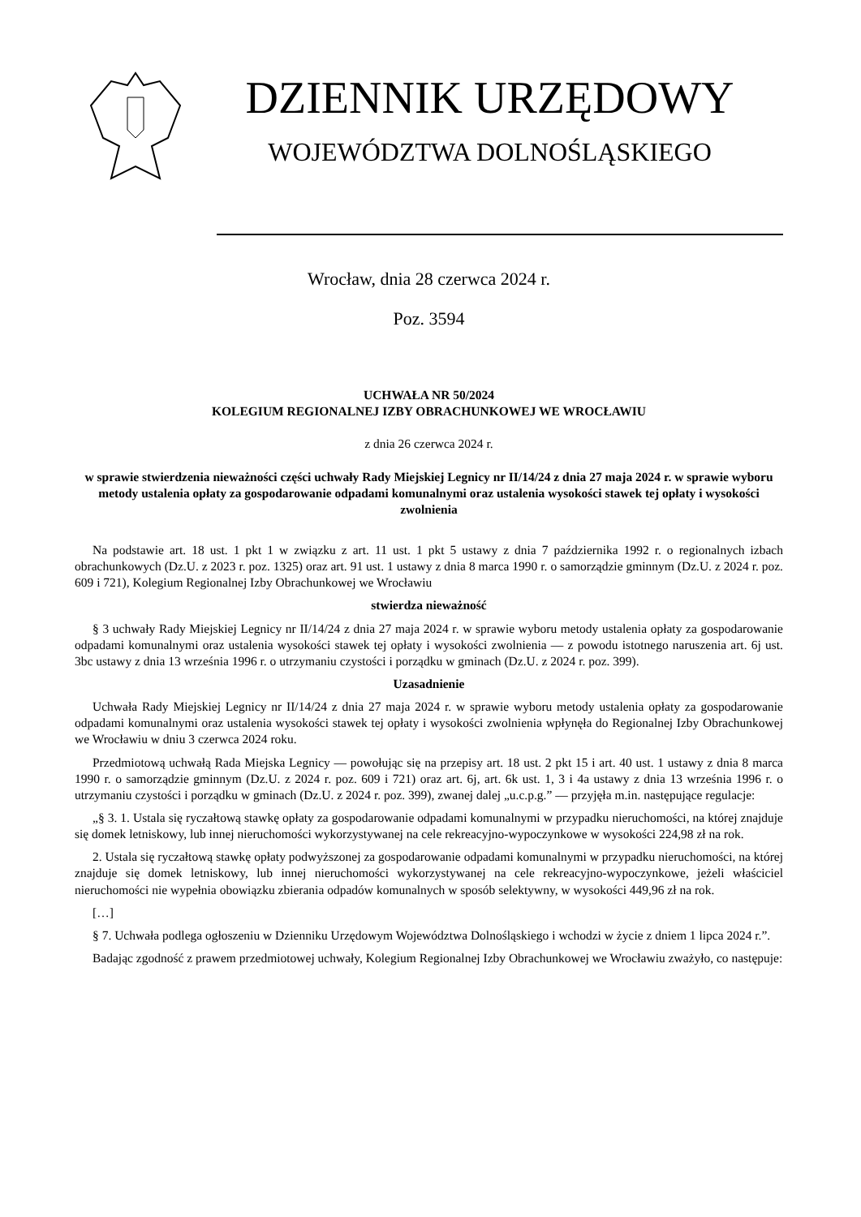DZIENNIK URZĘDOWY
WOJEWÓDZTWA DOLNOŚLĄSKIEGO
Wrocław, dnia 28 czerwca 2024 r.
Poz. 3594
UCHWAŁA NR 50/2024
KOLEGIUM REGIONALNEJ IZBY OBRACHUNKOWEJ WE WROCŁAWIU
z dnia 26 czerwca 2024 r.
w sprawie stwierdzenia nieważności części uchwały Rady Miejskiej Legnicy nr II/14/24 z dnia 27 maja 2024 r. w sprawie wyboru metody ustalenia opłaty za gospodarowanie odpadami komunalnymi oraz ustalenia wysokości stawek tej opłaty i wysokości zwolnienia
Na podstawie art. 18 ust. 1 pkt 1 w związku z art. 11 ust. 1 pkt 5 ustawy z dnia 7 października 1992 r. o regionalnych izbach obrachunkowych (Dz.U. z 2023 r. poz. 1325) oraz art. 91 ust. 1 ustawy z dnia 8 marca 1990 r. o samorządzie gminnym (Dz.U. z 2024 r. poz. 609 i 721), Kolegium Regionalnej Izby Obrachunkowej we Wrocławiu
stwierdza nieważność
§ 3 uchwały Rady Miejskiej Legnicy nr II/14/24 z dnia 27 maja 2024 r. w sprawie wyboru metody ustalenia opłaty za gospodarowanie odpadami komunalnymi oraz ustalenia wysokości stawek tej opłaty i wysokości zwolnienia — z powodu istotnego naruszenia art. 6j ust. 3bc ustawy z dnia 13 września 1996 r. o utrzymaniu czystości i porządku w gminach (Dz.U. z 2024 r. poz. 399).
Uzasadnienie
Uchwała Rady Miejskiej Legnicy nr II/14/24 z dnia 27 maja 2024 r. w sprawie wyboru metody ustalenia opłaty za gospodarowanie odpadami komunalnymi oraz ustalenia wysokości stawek tej opłaty i wysokości zwolnienia wpłynęła do Regionalnej Izby Obrachunkowej we Wrocławiu w dniu 3 czerwca 2024 roku.
Przedmiotową uchwałą Rada Miejska Legnicy — powołując się na przepisy art. 18 ust. 2 pkt 15 i art. 40 ust. 1 ustawy z dnia 8 marca 1990 r. o samorządzie gminnym (Dz.U. z 2024 r. poz. 609 i 721) oraz art. 6j, art. 6k ust. 1, 3 i 4a ustawy z dnia 13 września 1996 r. o utrzymaniu czystości i porządku w gminach (Dz.U. z 2024 r. poz. 399), zwanej dalej „u.c.p.g.” — przyjęła m.in. następujące regulacje:
„§ 3. 1. Ustala się ryczałtową stawkę opłaty za gospodarowanie odpadami komunalnymi w przypadku nieruchomości, na której znajduje się domek letniskowy, lub innej nieruchomości wykorzystywanej na cele rekreacyjno-wypoczynkowe w wysokości 224,98 zł na rok.
2. Ustala się ryczałtową stawkę opłaty podwyższonej za gospodarowanie odpadami komunalnymi w przypadku nieruchomości, na której znajduje się domek letniskowy, lub innej nieruchomości wykorzystywanej na cele rekreacyjno-wypoczynkowe, jeżeli właściciel nieruchomości nie wypełnia obowiązku zbierania odpadów komunalnych w sposób selektywny, w wysokości 449,96 zł na rok.
[…]
§ 7. Uchwała podlega ogłoszeniu w Dzienniku Urzędowym Województwa Dolnośląskiego i wchodzi w życie z dniem 1 lipca 2024 r.”.
Badając zgodność z prawem przedmiotowej uchwały, Kolegium Regionalnej Izby Obrachunkowej we Wrocławiu zważyło, co następuje: